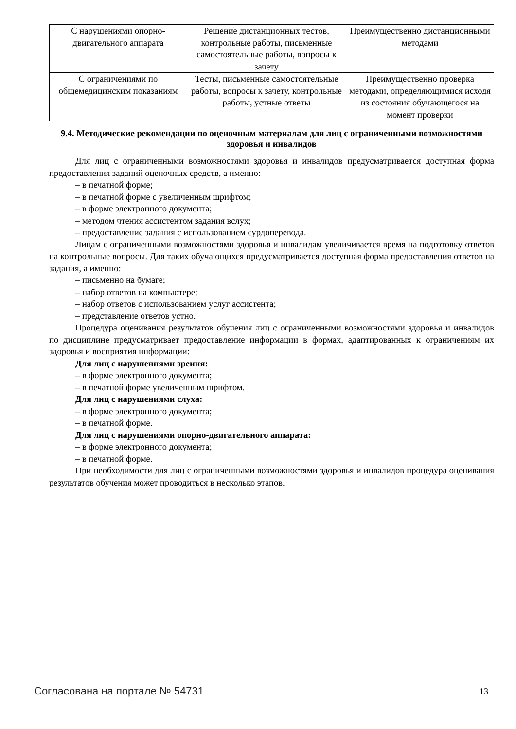| С нарушениями опорно-двигательного аппарата | Решение дистанционных тестов, контрольные работы, письменные самостоятельные работы, вопросы к зачету | Преимущественно дистанционными методами |
| С ограничениями по общемедицинским показаниям | Тесты, письменные самостоятельные работы, вопросы к зачету, контрольные работы, устные ответы | Преимущественно проверка методами, определяющимися исходя из состояния обучающегося на момент проверки |
9.4. Методические рекомендации по оценочным материалам для лиц с ограниченными возможностями здоровья и инвалидов
Для лиц с ограниченными возможностями здоровья и инвалидов предусматривается доступная форма предоставления заданий оценочных средств, а именно:
– в печатной форме;
– в печатной форме с увеличенным шрифтом;
– в форме электронного документа;
– методом чтения ассистентом задания вслух;
– предоставление задания с использованием сурдоперевода.
Лицам с ограниченными возможностями здоровья и инвалидам увеличивается время на подготовку ответов на контрольные вопросы. Для таких обучающихся предусматривается доступная форма предоставления ответов на задания, а именно:
– письменно на бумаге;
– набор ответов на компьютере;
– набор ответов с использованием услуг ассистента;
– представление ответов устно.
Процедура оценивания результатов обучения лиц с ограниченными возможностями здоровья и инвалидов по дисциплине предусматривает предоставление информации в формах, адаптированных к ограничениям их здоровья и восприятия информации:
Для лиц с нарушениями зрения:
– в форме электронного документа;
– в печатной форме увеличенным шрифтом.
Для лиц с нарушениями слуха:
– в форме электронного документа;
– в печатной форме.
Для лиц с нарушениями опорно-двигательного аппарата:
– в форме электронного документа;
– в печатной форме.
При необходимости для лиц с ограниченными возможностями здоровья и инвалидов процедура оценивания результатов обучения может проводиться в несколько этапов.
Согласована на портале № 54731 13